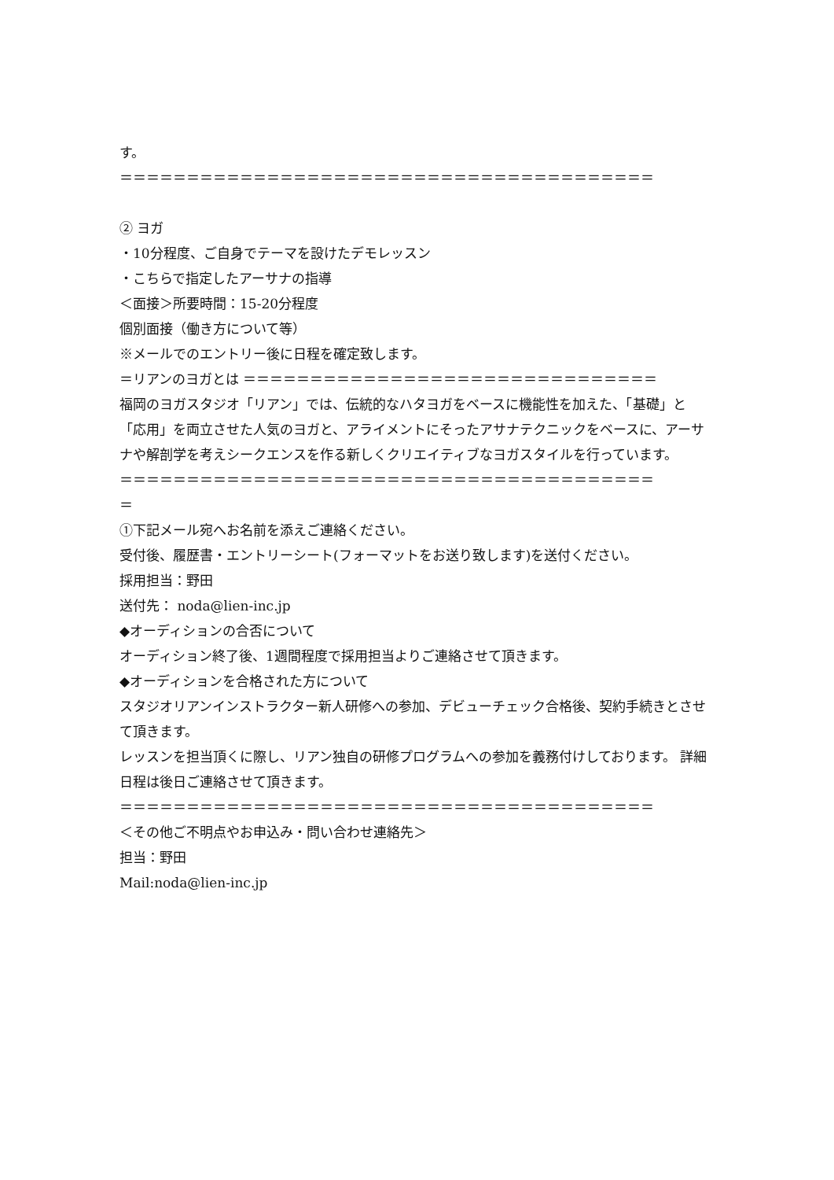す。
＝＝＝＝＝＝＝＝＝＝＝＝＝＝＝＝＝＝＝＝＝＝＝＝＝＝＝＝＝＝＝＝＝＝＝＝＝＝＝＝
② ヨガ
・10分程度、ご自身でテーマを設けたデモレッスン
・こちらで指定したアーサナの指導
＜面接＞所要時間：15-20分程度
個別面接（働き方について等）
※メールでのエントリー後に日程を確定致します。
＝リアンのヨガとは ＝＝＝＝＝＝＝＝＝＝＝＝＝＝＝＝＝＝＝＝＝＝＝＝＝＝＝＝＝＝＝
福岡のヨガスタジオ「リアン」では、伝統的なハタヨガをベースに機能性を加えた、「基礎」と「応用」を両立させた人気のヨガと、アライメントにそったアサナテクニックをベースに、アーサナや解剖学を考えシークエンスを作る新しくクリエイティブなヨガスタイルを行っています。
＝＝＝＝＝＝＝＝＝＝＝＝＝＝＝＝＝＝＝＝＝＝＝＝＝＝＝＝＝＝＝＝＝＝＝＝＝＝＝＝
＝
①下記メール宛へお名前を添えご連絡ください。
受付後、履歴書・エントリーシート(フォーマットをお送り致します)を送付ください。
採用担当：野田
送付先： noda@lien-inc.jp
◆オーディションの合否について
オーディション終了後、1週間程度で採用担当よりご連絡させて頂きます。
◆オーディションを合格された方について
スタジオリアンインストラクター新人研修への参加、デビューチェック合格後、契約手続きとさせて頂きます。
レッスンを担当頂くに際し、リアン独自の研修プログラムへの参加を義務付けしております。 詳細日程は後日ご連絡させて頂きます。
＝＝＝＝＝＝＝＝＝＝＝＝＝＝＝＝＝＝＝＝＝＝＝＝＝＝＝＝＝＝＝＝＝＝＝＝＝＝＝＝
＜その他ご不明点やお申込み・問い合わせ連絡先＞
担当：野田
Mail:noda@lien-inc.jp